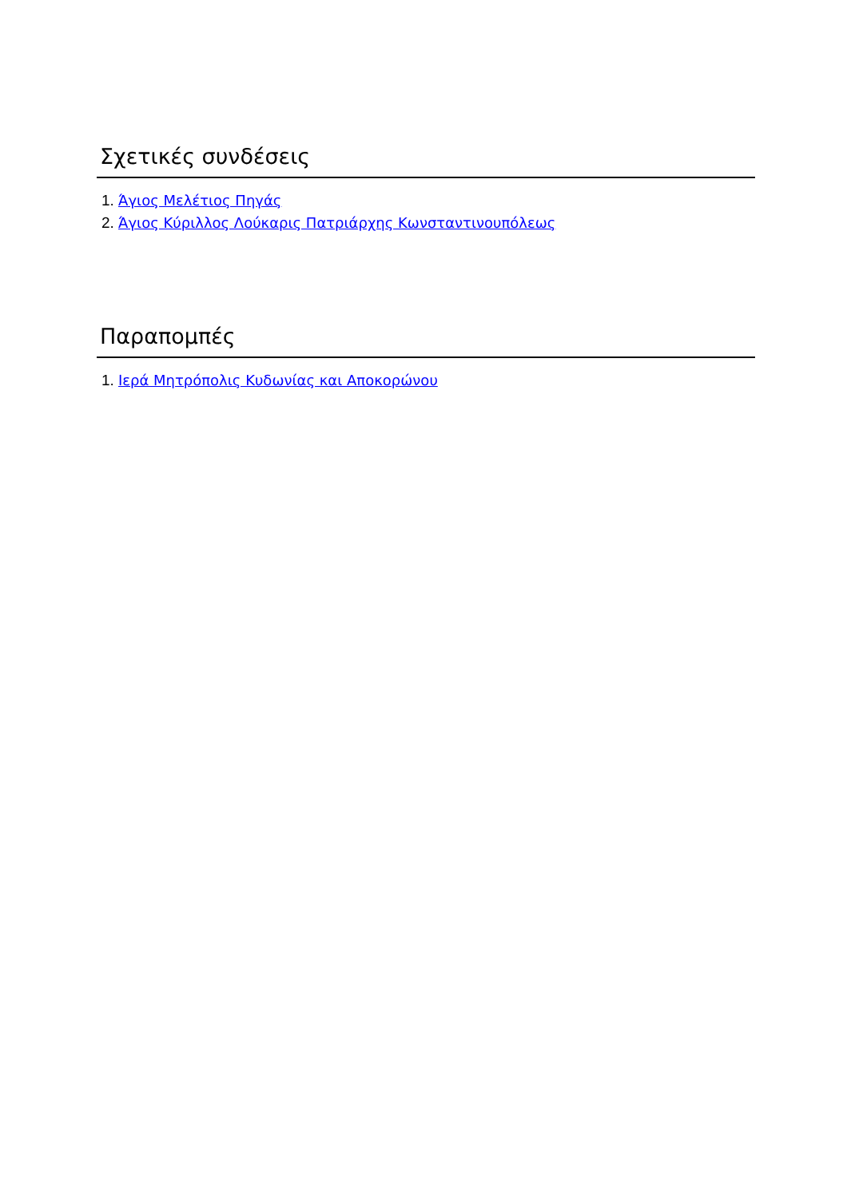Σχετικές συνδέσεις
1. Άγιος Μελέτιος Πηγάς
2. Άγιος Κύριλλος Λούκαρις Πατριάρχης Κωνσταντινουπόλεως
Παραπομπές
1. Ιερά Μητρόπολις Κυδωνίας και Αποκορώνου